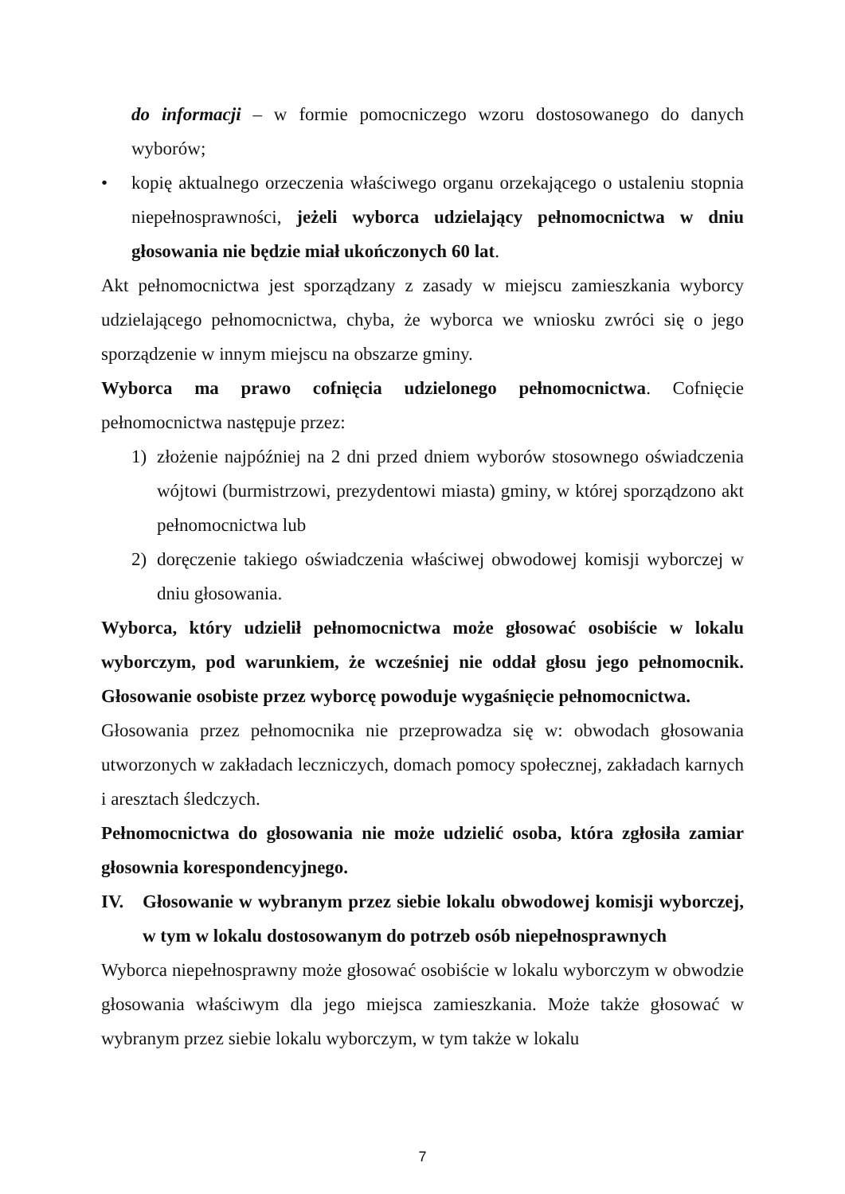do informacji – w formie pomocniczego wzoru dostosowanego do danych wyborów;
• kopię aktualnego orzeczenia właściwego organu orzekającego o ustaleniu stopnia niepełnosprawności, jeżeli wyborca udzielający pełnomocnictwa w dniu głosowania nie będzie miał ukończonych 60 lat.
Akt pełnomocnictwa jest sporządzany z zasady w miejscu zamieszkania wyborcy udzielającego pełnomocnictwa, chyba, że wyborca we wniosku zwróci się o jego sporządzenie w innym miejscu na obszarze gminy.
Wyborca ma prawo cofnięcia udzielonego pełnomocnictwa. Cofnięcie pełnomocnictwa następuje przez:
1) złożenie najpóźniej na 2 dni przed dniem wyborów stosownego oświadczenia wójtowi (burmistrzowi, prezydentowi miasta) gminy, w której sporządzono akt pełnomocnictwa lub
2) doręczenie takiego oświadczenia właściwej obwodowej komisji wyborczej w dniu głosowania.
Wyborca, który udzielił pełnomocnictwa może głosować osobiście w lokalu wyborczym, pod warunkiem, że wcześniej nie oddał głosu jego pełnomocnik. Głosowanie osobiste przez wyborcę powoduje wygaśnięcie pełnomocnictwa.
Głosowania przez pełnomocnika nie przeprowadza się w: obwodach głosowania utworzonych w zakładach leczniczych, domach pomocy społecznej, zakładach karnych i aresztach śledczych.
Pełnomocnictwa do głosowania nie może udzielić osoba, która zgłosiła zamiar głosownia korespondencyjnego.
IV. Głosowanie w wybranym przez siebie lokalu obwodowej komisji wyborczej, w tym w lokalu dostosowanym do potrzeb osób niepełnosprawnych
Wyborca niepełnosprawny może głosować osobiście w lokalu wyborczym w obwodzie głosowania właściwym dla jego miejsca zamieszkania. Może także głosować w wybranym przez siebie lokalu wyborczym, w tym także w lokalu
7